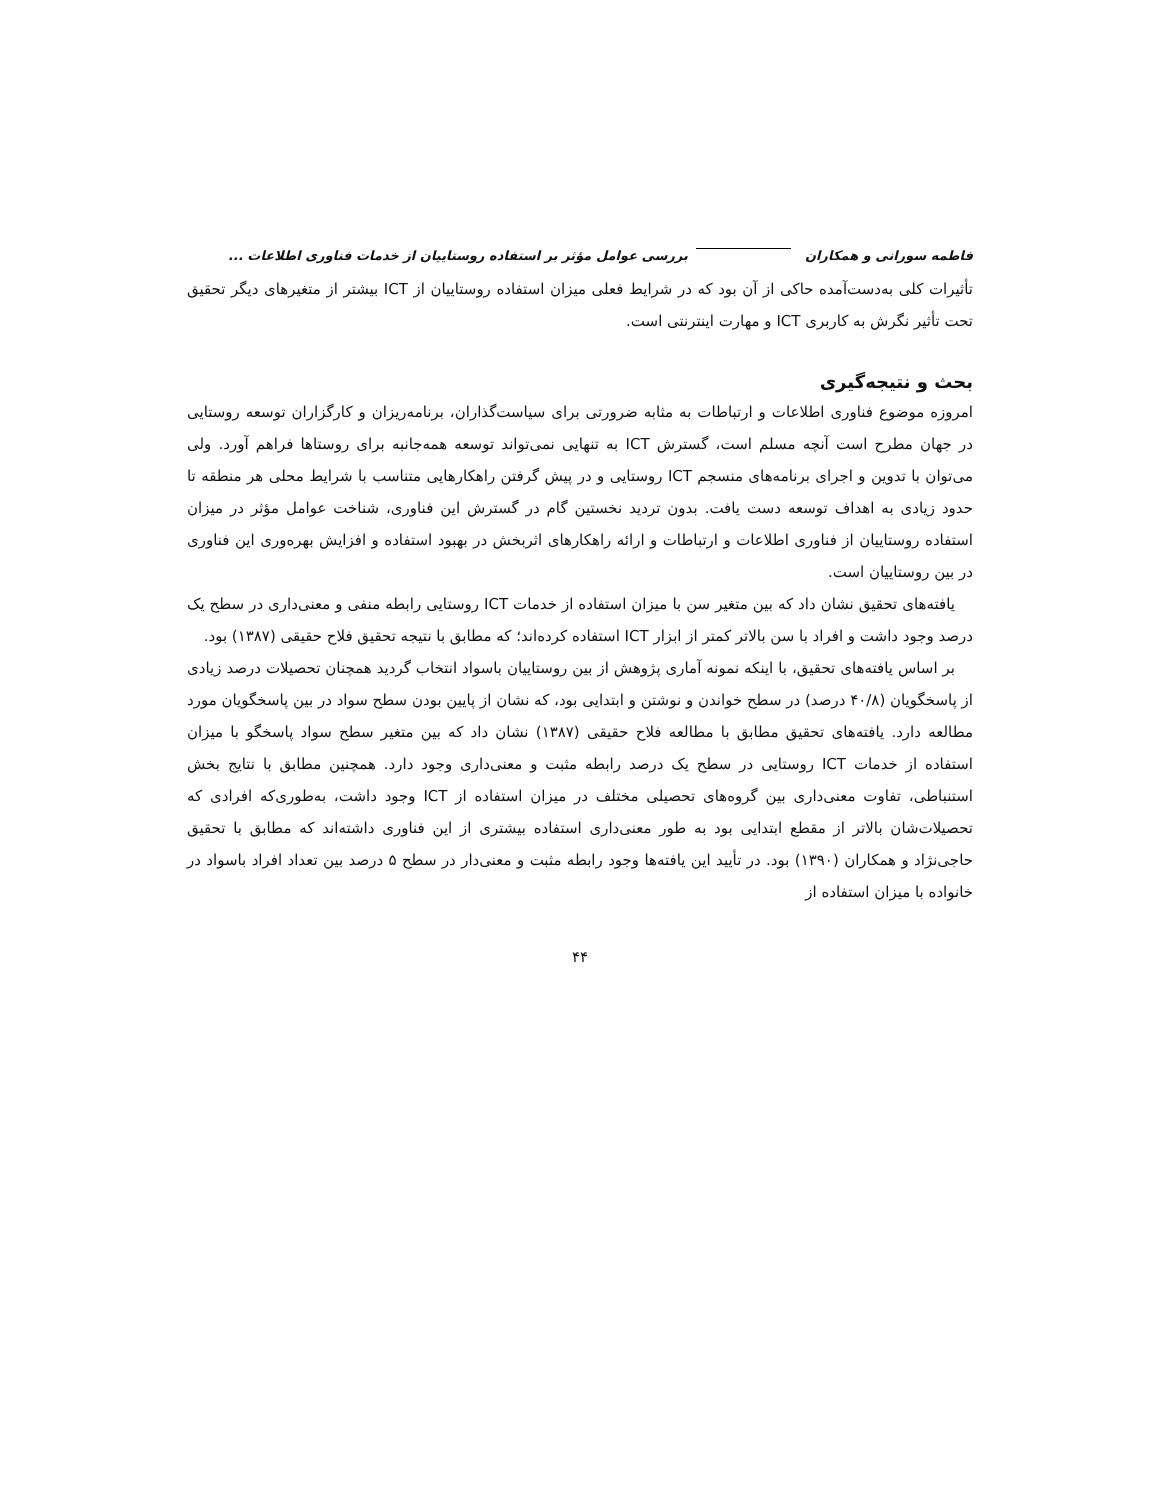فاطمه سورانی و همکاران بررسی عوامل مؤثر بر استفاده روستاییان از خدمات فناوری اطلاعات ...
تأثیرات کلی به‌دست‌آمده حاکی از آن بود که در شرایط فعلی میزان استفاده روستاییان از ICT بیشتر از متغیرهای دیگر تحقیق تحت تأثیر نگرش به کاربری ICT و مهارت اینترنتی است.
بحث و نتیجه‌گیری
امروزه موضوع فناوری اطلاعات و ارتباطات به مثابه ضرورتی برای سیاست‌گذاران، برنامه‌ریزان و کارگزاران توسعه روستایی در جهان مطرح است آنچه مسلم است، گسترش ICT به تنهایی نمی‌تواند توسعه همه‌جانبه برای روستاها فراهم آورد. ولی می‌توان با تدوین و اجرای برنامه‌های منسجم ICT روستایی و در پیش گرفتن راهکارهایی متناسب با شرایط محلی هر منطقه تا حدود زیادی به اهداف توسعه دست یافت. بدون تردید نخستین گام در گسترش این فناوری، شناخت عوامل مؤثر در میزان استفاده روستاییان از فناوری اطلاعات و ارتباطات و ارائه راهکارهای اثربخش در بهبود استفاده و افزایش بهره‌وری این فناوری در بین روستاییان است.
یافته‌های تحقیق نشان داد که بین متغیر سن با میزان استفاده از خدمات ICT روستایی رابطه منفی و معنی‌داری در سطح یک درصد وجود داشت و افراد با سن بالاتر کمتر از ابزار ICT استفاده کرده‌اند؛ که مطابق با نتیجه تحقیق فلاح حقیقی (۱۳۸۷) بود.
بر اساس یافته‌های تحقیق، با اینکه نمونه آماری پژوهش از بین روستاییان باسواد انتخاب گردید همچنان تحصیلات درصد زیادی از پاسخگویان (۴۰/۸ درصد) در سطح خواندن و نوشتن و ابتدایی بود، که نشان از پایین بودن سطح سواد در بین پاسخگویان مورد مطالعه دارد. یافته‌های تحقیق مطابق با مطالعه فلاح حقیقی (۱۳۸۷) نشان داد که بین متغیر سطح سواد پاسخگو با میزان استفاده از خدمات ICT روستایی در سطح یک درصد رابطه مثبت و معنی‌داری وجود دارد. همچنین مطابق با نتایج بخش استنباطی، تفاوت معنی‌داری بین گروه‌های تحصیلی مختلف در میزان استفاده از ICT وجود داشت، به‌طوری‌که افرادی که تحصیلات‌شان بالاتر از مقطع ابتدایی بود به طور معنی‌داری استفاده بیشتری از این فناوری داشته‌اند که مطابق با تحقیق حاجی‌نژاد و همکاران (۱۳۹۰) بود. در تأیید این یافته‌ها وجود رابطه مثبت و معنی‌دار در سطح ۵ درصد بین تعداد افراد باسواد در خانواده با میزان استفاده از
۴۴